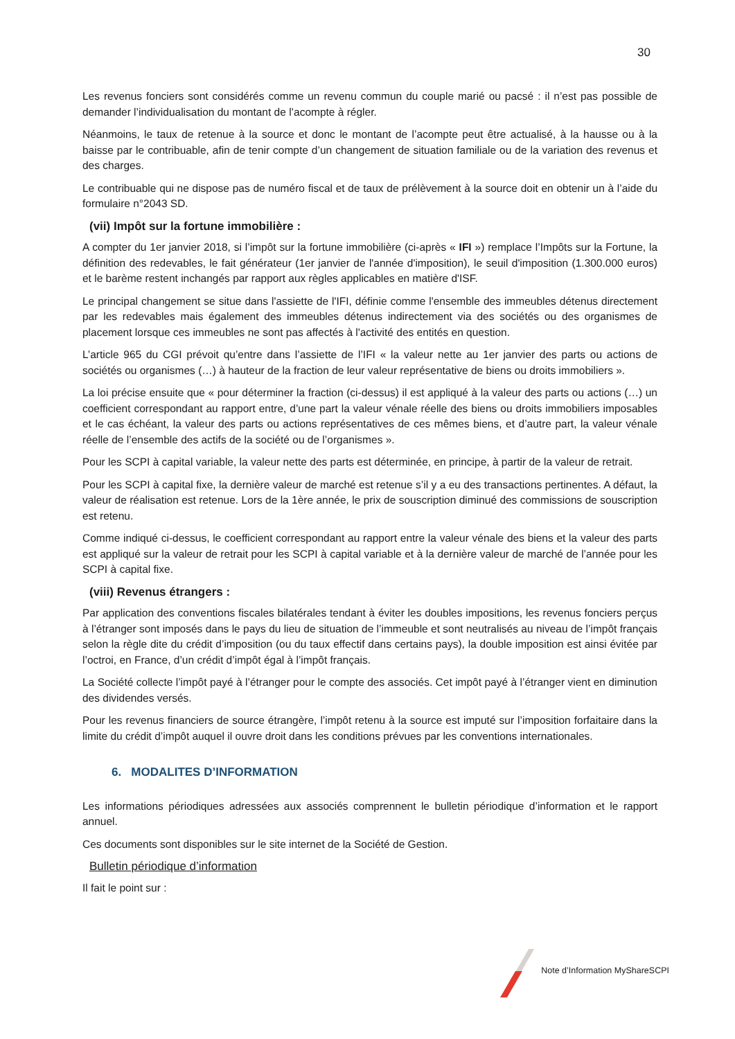30
Les revenus fonciers sont considérés comme un revenu commun du couple marié ou pacsé : il n’est pas possible de demander l’individualisation du montant de l’acompte à régler.
Néanmoins, le taux de retenue à la source et donc le montant de l’acompte peut être actualisé, à la hausse ou à la baisse par le contribuable, afin de tenir compte d’un changement de situation familiale ou de la variation des revenus et des charges.
Le contribuable qui ne dispose pas de numéro fiscal et de taux de prélèvement à la source doit en obtenir un à l’aide du formulaire n°2043 SD.
(vii) Impôt sur la fortune immobilière :
A compter du 1er janvier 2018, si l’impôt sur la fortune immobilière (ci-après « IFI ») remplace l’Impôts sur la Fortune, la définition des redevables, le fait générateur (1er janvier de l'année d'imposition), le seuil d'imposition (1.300.000 euros) et le barème restent inchangés par rapport aux règles applicables en matière d'ISF.
Le principal changement se situe dans l'assiette de l'IFI, définie comme l'ensemble des immeubles détenus directement par les redevables mais également des immeubles détenus indirectement via des sociétés ou des organismes de placement lorsque ces immeubles ne sont pas affectés à l'activité des entités en question.
L’article 965 du CGI prévoit qu’entre dans l’assiette de l’IFI « la valeur nette au 1er janvier des parts ou actions de sociétés ou organismes (…) à hauteur de la fraction de leur valeur représentative de biens ou droits immobiliers ».
La loi précise ensuite que « pour déterminer la fraction (ci-dessus) il est appliqué à la valeur des parts ou actions (…) un coefficient correspondant au rapport entre, d’une part la valeur vénale réelle des biens ou droits immobiliers imposables et le cas échéant, la valeur des parts ou actions représentatives de ces mêmes biens, et d’autre part, la valeur vénale réelle de l’ensemble des actifs de la société ou de l’organismes ».
Pour les SCPI à capital variable, la valeur nette des parts est déterminée, en principe, à partir de la valeur de retrait.
Pour les SCPI à capital fixe, la dernière valeur de marché est retenue s’il y a eu des transactions pertinentes. A défaut, la valeur de réalisation est retenue. Lors de la 1ère année, le prix de souscription diminué des commissions de souscription est retenu.
Comme indiqué ci-dessus, le coefficient correspondant au rapport entre la valeur vénale des biens et la valeur des parts est appliqué sur la valeur de retrait pour les SCPI à capital variable et à la dernière valeur de marché de l’année pour les SCPI à capital fixe.
(viii) Revenus étrangers :
Par application des conventions fiscales bilatérales tendant à éviter les doubles impositions, les revenus fonciers perçus à l’étranger sont imposés dans le pays du lieu de situation de l’immeuble et sont neutralisés au niveau de l’impôt français selon la règle dite du crédit d’imposition (ou du taux effectif dans certains pays), la double imposition est ainsi évitée par l’octroi, en France, d’un crédit d’impôt égal à l’impôt français.
La Société collecte l’impôt payé à l’étranger pour le compte des associés. Cet impôt payé à l’étranger vient en diminution des dividendes versés.
Pour les revenus financiers de source étrangère, l’impôt retenu à la source est imputé sur l’imposition forfaitaire dans la limite du crédit d’impôt auquel il ouvre droit dans les conditions prévues par les conventions internationales.
6. MODALITES D’INFORMATION
Les informations périodiques adressées aux associés comprennent le bulletin périodique d’information et le rapport annuel.
Ces documents sont disponibles sur le site internet de la Société de Gestion.
Bulletin périodique d’information
Il fait le point sur :
Note d’Information MyShareSCPI